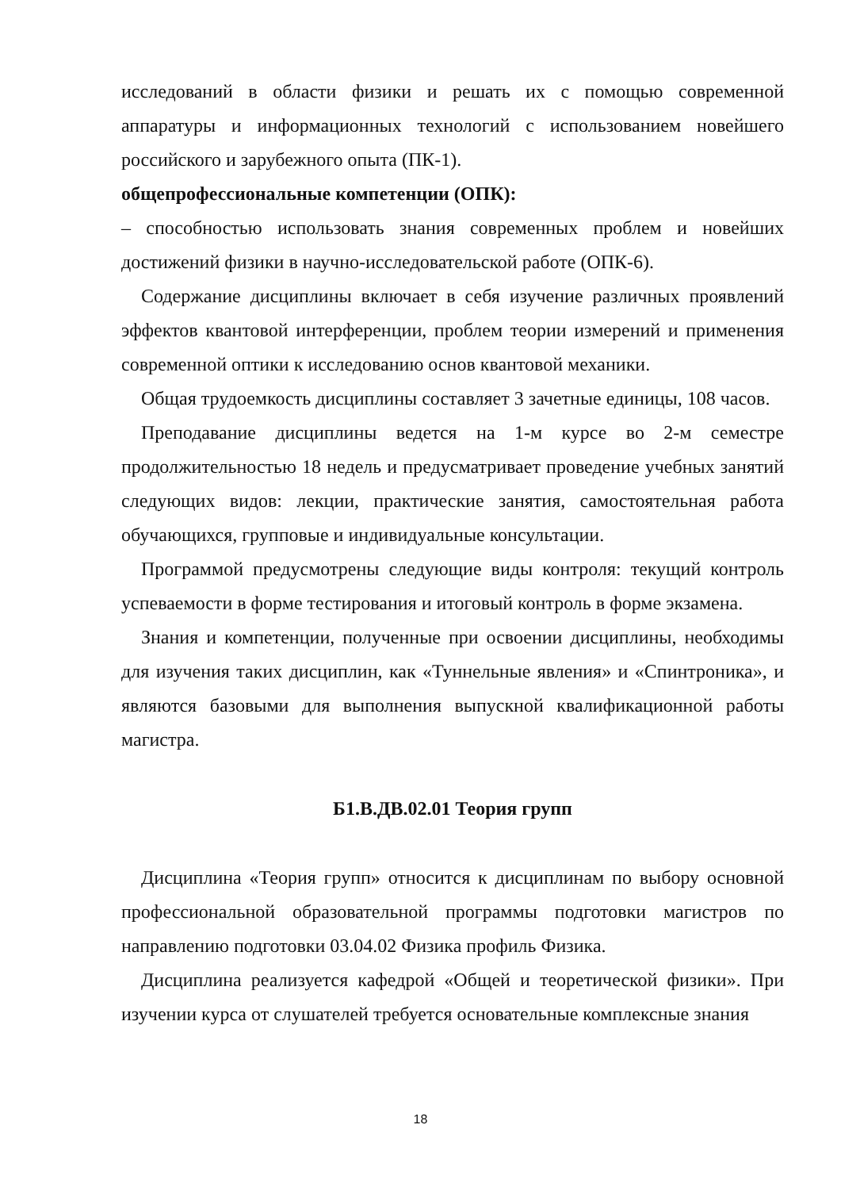исследований в области физики и решать их с помощью современной аппаратуры и информационных технологий с использованием новейшего российского и зарубежного опыта (ПК-1).
общепрофессиональные компетенции (ОПК):
– способностью использовать знания современных проблем и новейших достижений физики в научно-исследовательской работе (ОПК-6).
Содержание дисциплины включает в себя изучение различных проявлений эффектов квантовой интерференции, проблем теории измерений и применения современной оптики к исследованию основ квантовой механики.
Общая трудоемкость дисциплины составляет 3 зачетные единицы, 108 часов.
Преподавание дисциплины ведется на 1-м курсе во 2-м семестре продолжительностью 18 недель и предусматривает проведение учебных занятий следующих видов: лекции, практические занятия, самостоятельная работа обучающихся, групповые и индивидуальные консультации.
Программой предусмотрены следующие виды контроля: текущий контроль успеваемости в форме тестирования и итоговый контроль в форме экзамена.
Знания и компетенции, полученные при освоении дисциплины, необходимы для изучения таких дисциплин, как «Туннельные явления» и «Спинтроника», и являются базовыми для выполнения выпускной квалификационной работы магистра.
Б1.В.ДВ.02.01 Теория групп
Дисциплина «Теория групп» относится к дисциплинам по выбору основной профессиональной образовательной программы подготовки магистров по направлению подготовки 03.04.02 Физика профиль Физика.
Дисциплина реализуется кафедрой «Общей и теоретической физики». При изучении курса от слушателей требуется основательные комплексные знания
18